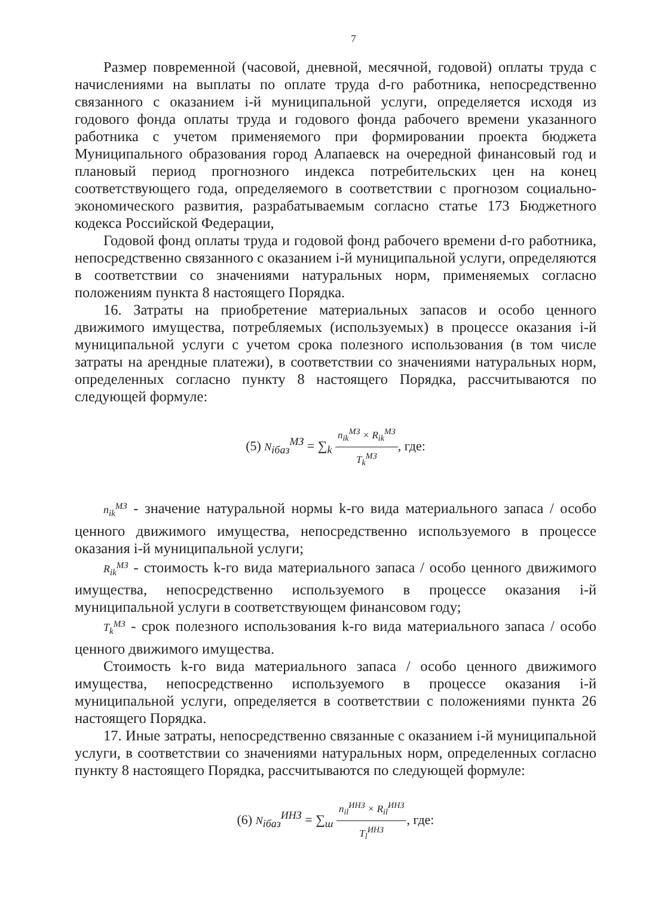7
Размер повременной (часовой, дневной, месячной, годовой) оплаты труда с начислениями на выплаты по оплате труда d-го работника, непосредственно связанного с оказанием i-й муниципальной услуги, определяется исходя из годового фонда оплаты труда и годового фонда рабочего времени указанного работника с учетом применяемого при формировании проекта бюджета Муниципального образования город Алапаевск на очередной финансовый год и плановый период прогнозного индекса потребительских цен на конец соответствующего года, определяемого в соответствии с прогнозом социально-экономического развития, разрабатываемым согласно статье 173 Бюджетного кодекса Российской Федерации,
Годовой фонд оплаты труда и годовой фонд рабочего времени d-го работника, непосредственно связанного с оказанием i-й муниципальной услуги, определяются в соответствии со значениями натуральных норм, применяемых согласно положениям пункта 8 настоящего Порядка.
16. Затраты на приобретение материальных запасов и особо ценного движимого имущества, потребляемых (используемых) в процессе оказания i-й муниципальной услуги с учетом срока полезного использования (в том числе затраты на арендные платежи), в соответствии со значениями натуральных норм, определенных согласно пункту 8 настоящего Порядка, рассчитываются по следующей формуле:
(5) N<sub>iбаз</sub><sup>МЗ</sup> = ∑<sub>k</sub> n<sub>ik</sub><sup>МЗ</sup> × R<sub>ik</sub><sup>МЗ</sup> T<sub>k</sub><sup>МЗ</sup>, где:
n<sub>ik</sub><sup>МЗ</sup> - значение натуральной нормы k-го вида материального запаса / особо ценного движимого имущества, непосредственно используемого в процессе оказания i-й муниципальной услуги;
R<sub>ik</sub><sup>МЗ</sup> - стоимость k-го вида материального запаса / особо ценного движимого имущества, непосредственно используемого в процессе оказания i-й муниципальной услуги в соответствующем финансовом году;
T<sub>k</sub><sup>МЗ</sup> - срок полезного использования k-го вида материального запаса / особо ценного движимого имущества.
Стоимость k-го вида материального запаса / особо ценного движимого имущества, непосредственно используемого в процессе оказания i-й муниципальной услуги, определяется в соответствии с положениями пункта 26 настоящего Порядка.
17. Иные затраты, непосредственно связанные с оказанием i-й муниципальной услуги, в соответствии со значениями натуральных норм, определенных согласно пункту 8 настоящего Порядка, рассчитываются по следующей формуле:
(6) N<sub>iбаз</sub><sup>ИНЗ</sup> = ∑<sub>ш</sub> n<sub>il</sub><sup>ИНЗ</sup> × R<sub>il</sub><sup>ИНЗ</sup> T<sub>l</sub><sup>ИНЗ</sup>, где: